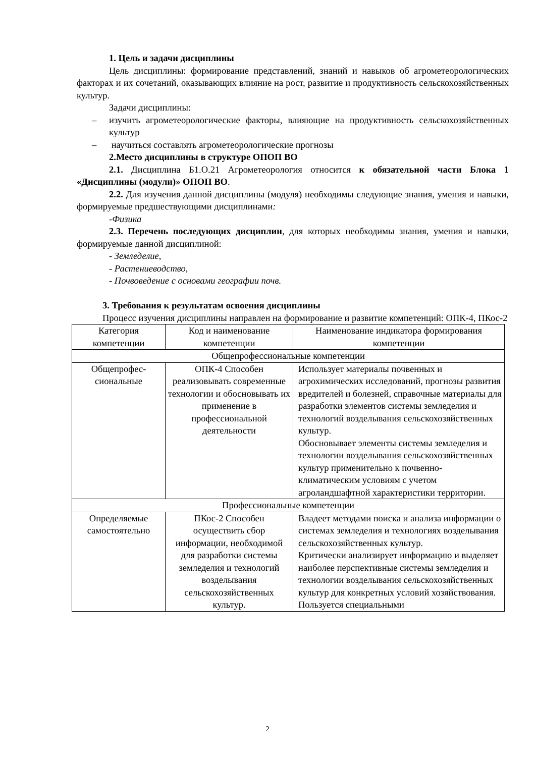1. Цель и задачи дисциплины
Цель дисциплины: формирование представлений, знаний и навыков об агрометеорологических факторах и их сочетаний, оказывающих влияние на рост, развитие и продуктивность сельскохозяйственных культур.
Задачи дисциплины:
– изучить агрометеорологические факторы, влияющие на продуктивность сельскохозяйственных культур
– научиться составлять агрометеорологические прогнозы
2.Место дисциплины в структуре ОПОП ВО
2.1. Дисциплина Б1.О.21 Агрометеорология относится к обязательной части Блока 1 «Дисциплины (модули)» ОПОП ВО.
2.2. Для изучения данной дисциплины (модуля) необходимы следующие знания, умения и навыки, формируемые предшествующими дисциплинами:
-Физика
2.3. Перечень последующих дисциплин, для которых необходимы знания, умения и навыки, формируемые данной дисциплиной:
- Земледелие,
- Растениеводство,
- Почвоведение с основами географии почв.
3. Требования к результатам освоения дисциплины
Процесс изучения дисциплины направлен на формирование и развитие компетенций: ОПК-4, ПКос-2
| Категория компетенции | Код и наименование компетенции | Наименование индикатора формирования компетенции |
| Общепрофессиональные компетенции | | |
| Общепрофес-сиональные | ОПК-4 Способен реализовывать современные технологии и обосновывать их применение в профессиональной деятельности | Использует материалы почвенных и агрохимических исследований, прогнозы развития вредителей и болезней, справочные материалы для разработки элементов системы земледелия и технологий возделывания сельскохозяйственных культур. Обосновывает элементы системы земледелия и технологии возделывания сельскохозяйственных культур применительно к почвенно-климатическим условиям с учетом агроландшафтной характеристики территории. |
| Профессиональные компетенции | | |
| Определяемые самостоятельно | ПКос-2 Способен осуществить сбор информации, необходимой для разработки системы земледелия и технологий возделывания сельскохозяйственных культур. | Владеет методами поиска и анализа информации о системах земледелия и технологиях возделывания сельскохозяйственных культур. Критически анализирует информацию и выделяет наиболее перспективные системы земледелия и технологии возделывания сельскохозяйственных культур для конкретных условий хозяйствования. Пользуется специальными |
2